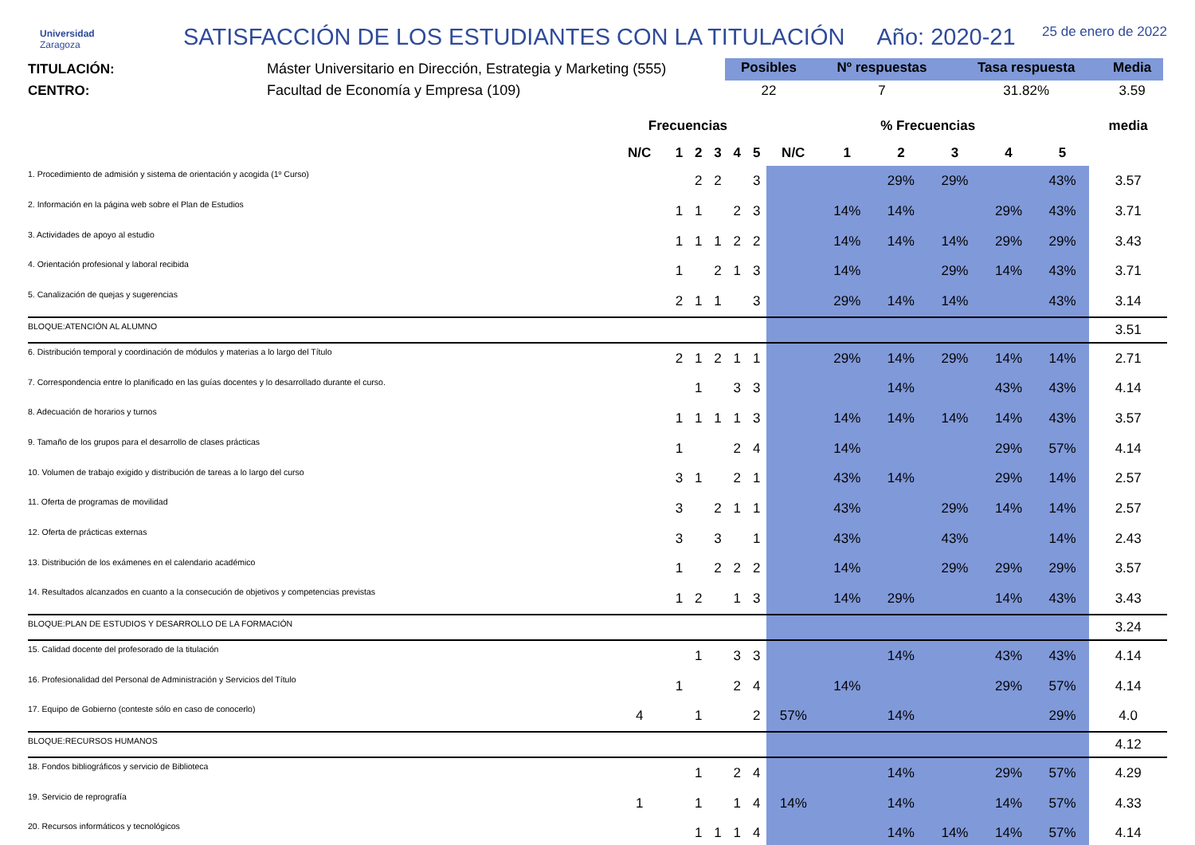Universidad
Zaragoza
SATISFACCIÓN DE LOS ESTUDIANTES CON LA TITULACIÓN
Año: 2020-21
25 de enero de 2022
TITULACIÓN:
CENTRO:
Máster Universitario en Dirección, Estrategia y Marketing (555)
Facultad de Economía y Empresa (109)
| Posibles | Nº respuestas | Tasa respuesta | Media |
| --- | --- | --- | --- |
| 22 | 7 | 31.82% | 3.59 |
| | Frecuencias | | | | | | % Frecuencias | | | | | | media |
| --- | --- | --- | --- | --- | --- | --- | --- | --- | --- | --- | --- | --- | --- |
| | N/C | 1 | 2 | 3 | 4 | 5 | N/C | 1 | 2 | 3 | 4 | 5 | |
| 1. Procedimiento de admisión y sistema de orientación y acogida (1º Curso) | | | 2 | 2 | | 3 | | | 29% | 29% | | 43% | 3.57 |
| 2. Información en la página web sobre el Plan de Estudios | | 1 | 1 | | 2 | 3 | | 14% | 14% | | 29% | 43% | 3.71 |
| 3. Actividades de apoyo al estudio | | 1 | 1 | 1 | 2 | 2 | | 14% | 14% | 14% | 29% | 29% | 3.43 |
| 4. Orientación profesional y laboral recibida | | 1 | | 2 | 1 | 3 | | 14% | | 29% | 14% | 43% | 3.71 |
| 5. Canalización de quejas y sugerencias | | 2 | 1 | 1 | | 3 | | 29% | 14% | 14% | | 43% | 3.14 |
| BLOQUE:ATENCIÓN AL ALUMNO | | | | | | | | | | | | | 3.51 |
| 6. Distribución temporal y coordinación de módulos y materias a lo largo del Título | | 2 | 1 | 2 | 1 | 1 | | 29% | 14% | 29% | 14% | 14% | 2.71 |
| 7. Correspondencia entre lo planificado en las guías docentes y lo desarrollado durante el curso. | | | 1 | | 3 | 3 | | | 14% | | 43% | 43% | 4.14 |
| 8. Adecuación de horarios y turnos | | 1 | 1 | 1 | 1 | 3 | | 14% | 14% | 14% | 14% | 43% | 3.57 |
| 9. Tamaño de los grupos para el desarrollo de clases prácticas | | 1 | | | 2 | 4 | | 14% | | | 29% | 57% | 4.14 |
| 10. Volumen de trabajo exigido y distribución de tareas a lo largo del curso | | 3 | 1 | | 2 | 1 | | 43% | 14% | | 29% | 14% | 2.57 |
| 11. Oferta de programas de movilidad | | 3 | | 2 | 1 | 1 | | 43% | | 29% | 14% | 14% | 2.57 |
| 12. Oferta de prácticas externas | | 3 | | 3 | | 1 | | 43% | | 43% | | 14% | 2.43 |
| 13. Distribución de los exámenes en el calendario académico | | 1 | | 2 | 2 | 2 | | 14% | | 29% | 29% | 29% | 3.57 |
| 14. Resultados alcanzados en cuanto a la consecución de objetivos y competencias previstas | | 1 | 2 | | 1 | 3 | | 14% | 29% | | 14% | 43% | 3.43 |
| BLOQUE:PLAN DE ESTUDIOS Y DESARROLLO DE LA FORMACIÓN | | | | | | | | | | | | | 3.24 |
| 15. Calidad docente del profesorado de la titulación | | | 1 | | 3 | 3 | | | 14% | | 43% | 43% | 4.14 |
| 16. Profesionalidad del Personal de Administración y Servicios del Título | | 1 | | | 2 | 4 | | 14% | | | 29% | 57% | 4.14 |
| 17. Equipo de Gobierno (conteste sólo en caso de conocerlo) | 4 | | 1 | | | 2 | 57% | | 14% | | | 29% | 4.0 |
| BLOQUE:RECURSOS HUMANOS | | | | | | | | | | | | | 4.12 |
| 18. Fondos bibliográficos y servicio de Biblioteca | | | 1 | | 2 | 4 | | | 14% | | 29% | 57% | 4.29 |
| 19. Servicio de reprografía | 1 | | 1 | | 1 | 4 | 14% | | 14% | | 14% | 57% | 4.33 |
| 20. Recursos informáticos y tecnológicos | | | 1 | 1 | 1 | 4 | | | 14% | 14% | 14% | 57% | 4.14 |